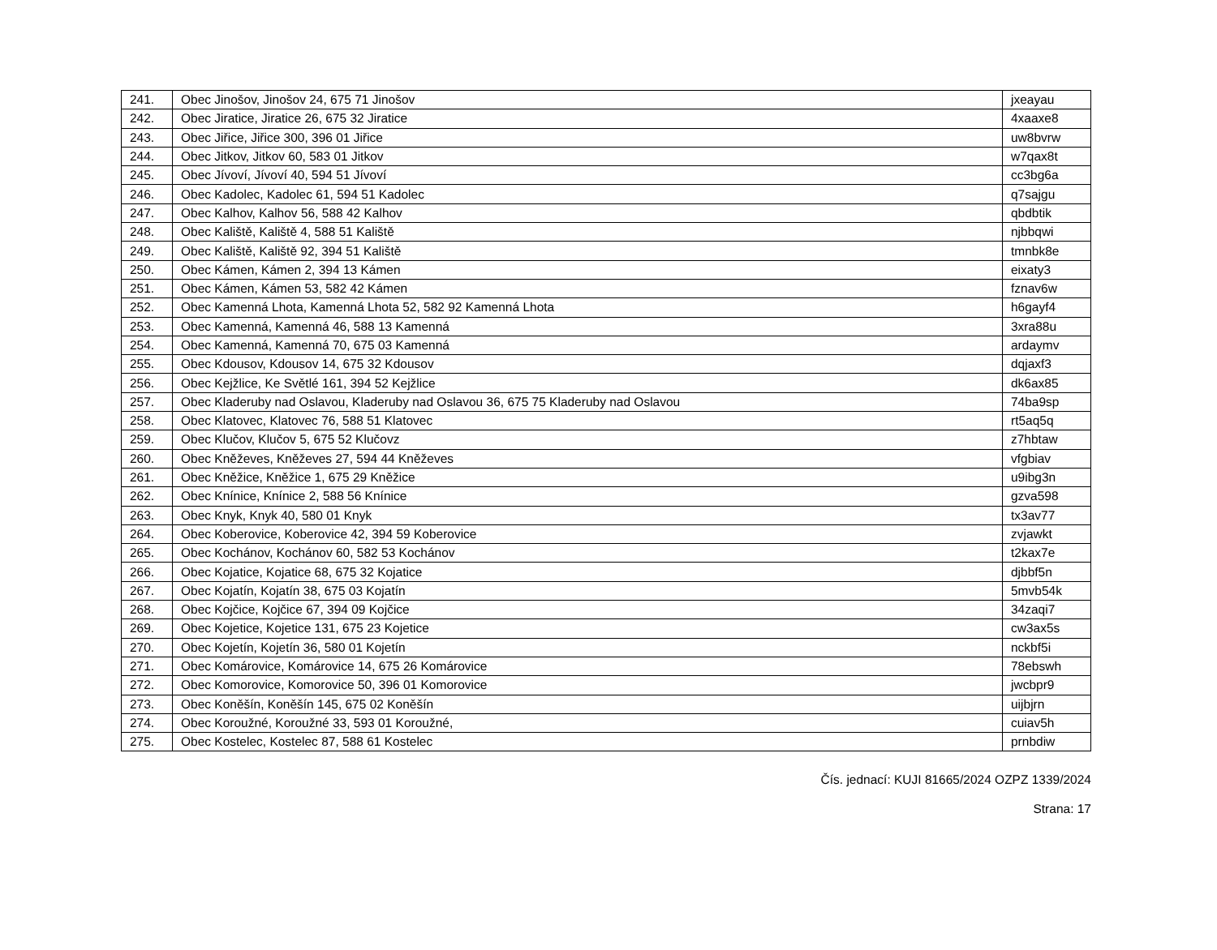| 241. | Obec Jinošov, Jinošov 24, 675 71 Jinošov | jxeayau |
| 242. | Obec Jiratice, Jiratice 26, 675 32 Jiratice | 4xaaxe8 |
| 243. | Obec Jiřice, Jiřice 300, 396 01 Jiřice | uw8bvrw |
| 244. | Obec Jitkov, Jitkov 60, 583 01 Jitkov | w7qax8t |
| 245. | Obec Jívoví, Jívoví 40, 594 51 Jívoví | cc3bg6a |
| 246. | Obec Kadolec, Kadolec 61, 594 51 Kadolec | q7sajgu |
| 247. | Obec Kalhov, Kalhov 56, 588 42 Kalhov | qbdbtik |
| 248. | Obec Kaliště, Kaliště 4, 588 51 Kaliště | njbbqwi |
| 249. | Obec Kaliště, Kaliště 92, 394 51 Kaliště | tmnbk8e |
| 250. | Obec Kámen, Kámen 2, 394 13 Kámen | eixaty3 |
| 251. | Obec Kámen, Kámen 53, 582 42 Kámen | fznav6w |
| 252. | Obec Kamenná Lhota, Kamenná Lhota 52, 582 92 Kamenná Lhota | h6gayf4 |
| 253. | Obec Kamenná, Kamenná 46, 588 13 Kamenná | 3xra88u |
| 254. | Obec Kamenná, Kamenná 70, 675 03 Kamenná | ardaymv |
| 255. | Obec Kdousov, Kdousov 14, 675 32 Kdousov | dqjaxf3 |
| 256. | Obec Kejžlice, Ke Světlé 161, 394 52 Kejžlice | dk6ax85 |
| 257. | Obec Kladeruby nad Oslavou, Kladeruby nad Oslavou 36, 675 75 Kladeruby nad Oslavou | 74ba9sp |
| 258. | Obec Klatovec, Klatovec 76, 588 51 Klatovec | rt5aq5q |
| 259. | Obec Klučov, Klučov 5, 675 52 Klučovz | z7hbtaw |
| 260. | Obec Kněževes, Kněževes 27, 594 44 Kněževes | vfgbiav |
| 261. | Obec Kněžice, Kněžice 1, 675 29 Kněžice | u9ibg3n |
| 262. | Obec Knínice, Knínice 2, 588 56 Knínice | gzva598 |
| 263. | Obec Knyk, Knyk 40, 580 01 Knyk | tx3av77 |
| 264. | Obec Koberovice, Koberovice 42, 394 59 Koberovice | zvjawkt |
| 265. | Obec Kochánov, Kochánov 60, 582 53 Kochánov | t2kax7e |
| 266. | Obec Kojatice, Kojatice 68, 675 32 Kojatice | djbbf5n |
| 267. | Obec Kojatín, Kojatín 38, 675 03 Kojatín | 5mvb54k |
| 268. | Obec Kojčice, Kojčice 67, 394 09 Kojčice | 34zaqi7 |
| 269. | Obec Kojetice, Kojetice 131, 675 23 Kojetice | cw3ax5s |
| 270. | Obec Kojetín, Kojetín 36, 580 01 Kojetín | nckbf5i |
| 271. | Obec Komárovice, Komárovice 14, 675 26 Komárovice | 78ebswh |
| 272. | Obec Komorovice, Komorovice 50, 396 01 Komorovice | jwcbpr9 |
| 273. | Obec Koněšín, Koněšín 145, 675 02 Koněšín | uijbjrn |
| 274. | Obec Koroužné, Koroužné 33, 593 01 Koroužné, | cuiav5h |
| 275. | Obec Kostelec, Kostelec 87, 588 61 Kostelec | prnbdiw |
Čís. jednací: KUJI 81665/2024 OZPZ 1339/2024
Strana: 17